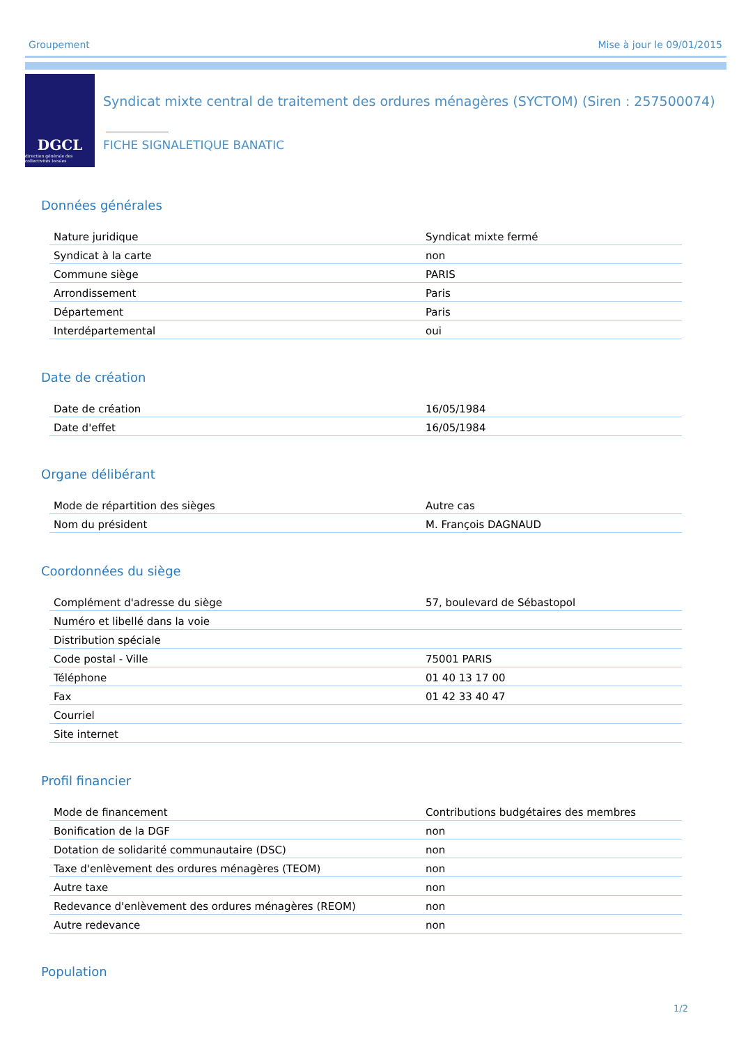Groupement Mise à jour le 09/01/2015
DGCL
direction générale des collectivités locales
Syndicat mixte central de traitement des ordures ménagères (SYCTOM) (Siren : 257500074)
FICHE SIGNALETIQUE BANATIC
Données générales
| Nature juridique | Syndicat mixte fermé |
| Syndicat à la carte | non |
| Commune siège | PARIS |
| Arrondissement | Paris |
| Département | Paris |
| Interdépartemental | oui |
Date de création
| Date de création | 16/05/1984 |
| Date d'effet | 16/05/1984 |
Organe délibérant
| Mode de répartition des sièges | Autre cas |
| Nom du président | M. François DAGNAUD |
Coordonnées du siège
| Complément d'adresse du siège | 57, boulevard de Sébastopol |
| Numéro et libellé dans la voie | |
| Distribution spéciale | |
| Code postal - Ville | 75001 PARIS |
| Téléphone | 01 40 13 17 00 |
| Fax | 01 42 33 40 47 |
| Courriel | |
| Site internet | |
Profil financier
| Mode de financement | Contributions budgétaires des membres |
| Bonification de la DGF | non |
| Dotation de solidarité communautaire (DSC) | non |
| Taxe d'enlèvement des ordures ménagères (TEOM) | non |
| Autre taxe | non |
| Redevance d'enlèvement des ordures ménagères (REOM) | non |
| Autre redevance | non |
Population
1/2